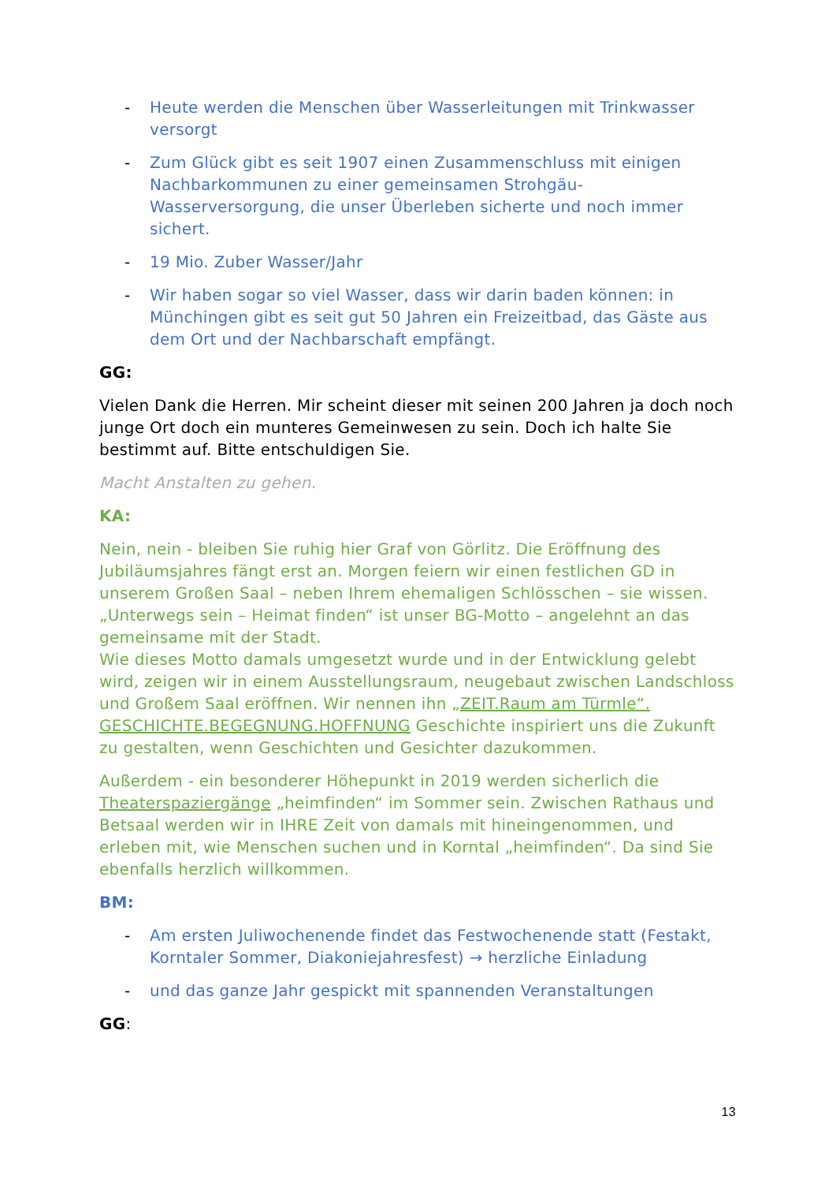- Heute werden die Menschen über Wasserleitungen mit Trinkwasser versorgt
- Zum Glück gibt es seit 1907 einen Zusammenschluss mit einigen Nachbarkommunen zu einer gemeinsamen Strohgäu-Wasserversorgung, die unser Überleben sicherte und noch immer sichert.
- 19 Mio. Zuber Wasser/Jahr
- Wir haben sogar so viel Wasser, dass wir darin baden können: in Münchingen gibt es seit gut 50 Jahren ein Freizeitbad, das Gäste aus dem Ort und der Nachbarschaft empfängt.
GG:
Vielen Dank die Herren. Mir scheint dieser mit seinen 200 Jahren ja doch noch junge Ort doch ein munteres Gemeinwesen zu sein. Doch ich halte Sie bestimmt auf. Bitte entschuldigen Sie.
Macht Anstalten zu gehen.
KA:
Nein, nein - bleiben Sie ruhig hier Graf von Görlitz. Die Eröffnung des Jubiläumsjahres fängt erst an. Morgen feiern wir einen festlichen GD in unserem Großen Saal – neben Ihrem ehemaligen Schlösschen – sie wissen. „Unterwegs sein – Heimat finden“ ist unser BG-Motto – angelehnt an das gemeinsame mit der Stadt.
Wie dieses Motto damals umgesetzt wurde und in der Entwicklung gelebt wird, zeigen wir in einem Ausstellungsraum, neugebaut zwischen Landschloss und Großem Saal eröffnen. Wir nennen ihn „ZEIT.Raum am Türmle“. GESCHICHTE.BEGEGNUNG.HOFFNUNG Geschichte inspiriert uns die Zukunft zu gestalten, wenn Geschichten und Gesichter dazukommen.
Außerdem - ein besonderer Höhepunkt in 2019 werden sicherlich die Theaterspaziergänge „heimfinden“ im Sommer sein. Zwischen Rathaus und Betsaal werden wir in IHRE Zeit von damals mit hineingenommen, und erleben mit, wie Menschen suchen und in Korntal „heimfinden“. Da sind Sie ebenfalls herzlich willkommen.
BM:
- Am ersten Juliwochenende findet das Festwochenende statt (Festakt, Korntaler Sommer, Diakoniejahresfest) → herzliche Einladung
- und das ganze Jahr gespickt mit spannenden Veranstaltungen
GG:
13